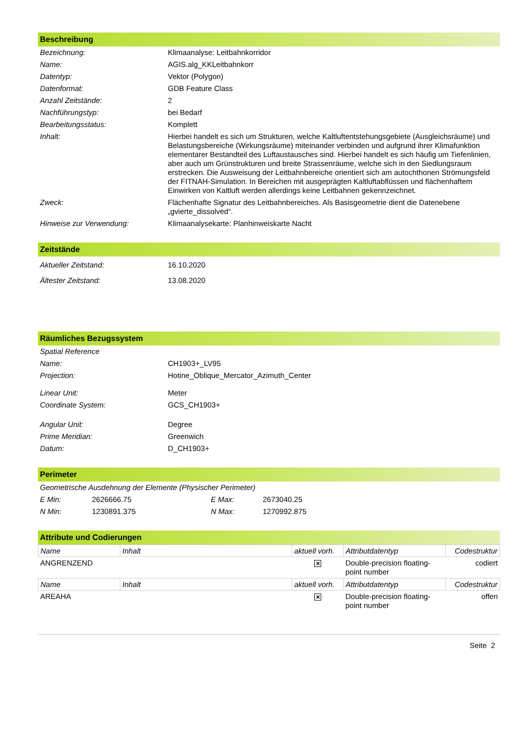Beschreibung
| Bezeichnung: | Klimaanalyse: Leitbahnkorridor |
| Name: | AGIS.alg_KKLeitbahnkorr |
| Datentyp: | Vektor (Polygon) |
| Datenformat: | GDB Feature Class |
| Anzahl Zeitstände: | 2 |
| Nachführungstyp: | bei Bedarf |
| Bearbeitungsstatus: | Komplett |
| Inhalt: | Hierbei handelt es sich um Strukturen, welche Kaltluftentstehungsgebiete (Ausgleichsräume) und Belastungsbereiche (Wirkungsräume) miteinander verbinden und aufgrund ihrer Klimafunktion elementarer Bestandteil des Luftaustausches sind. Hierbei handelt es sich häufig um Tiefenlinien, aber auch um Grünstrukturen und breite Strassenräume, welche sich in den Siedlungsraum erstrecken. Die Ausweisung der Leitbahnbereiche orientiert sich am autochthonen Strömungsfeld der FITNAH-Simulation. In Bereichen mit ausgeprägten Kaltluftabflüssen und flächenhaftem Einwirken von Kaltluft werden allerdings keine Leitbahnen gekennzeichnet. |
| Zweck: | Flächenhafte Signatur des Leitbahnbereiches. Als Basisgeometrie dient die Datenebene „gvierte_dissolved“. |
| Hinweise zur Verwendung: | Klimaanalysekarte: Planhinweiskarte Nacht |
Zeitstände
| Aktueller Zeitstand: | 16.10.2020 |
| Ältester Zeitstand: | 13.08.2020 |
Räumliches Bezugssystem
| Spatial Reference | |
| Name: | CH1903+_LV95 |
| Projection: | Hotine_Oblique_Mercator_Azimuth_Center |
| Linear Unit: | Meter |
| Coordinate System: | GCS_CH1903+ |
| Angular Unit: | Degree |
| Prime Meridian: | Greenwich |
| Datum: | D_CH1903+ |
Perimeter
| Geometrische Ausdehnung der Elemente (Physischer Perimeter) | | | |
| E Min: | 2626666.75 | E Max: | 2673040.25 |
| N Min: | 1230891.375 | N Max: | 1270992.875 |
Attribute und Codierungen
| Name | Inhalt | aktuell vorh. | Attributdatentyp | Codestruktur |
| --- | --- | --- | --- | --- |
| ANGRENZEND | | ✕ | Double-precision floating-point number | codiert |
| Name | Inhalt | aktuell vorh. | Attributdatentyp | Codestruktur |
| AREAHA | | ✕ | Double-precision floating-point number | offen |
Seite 2